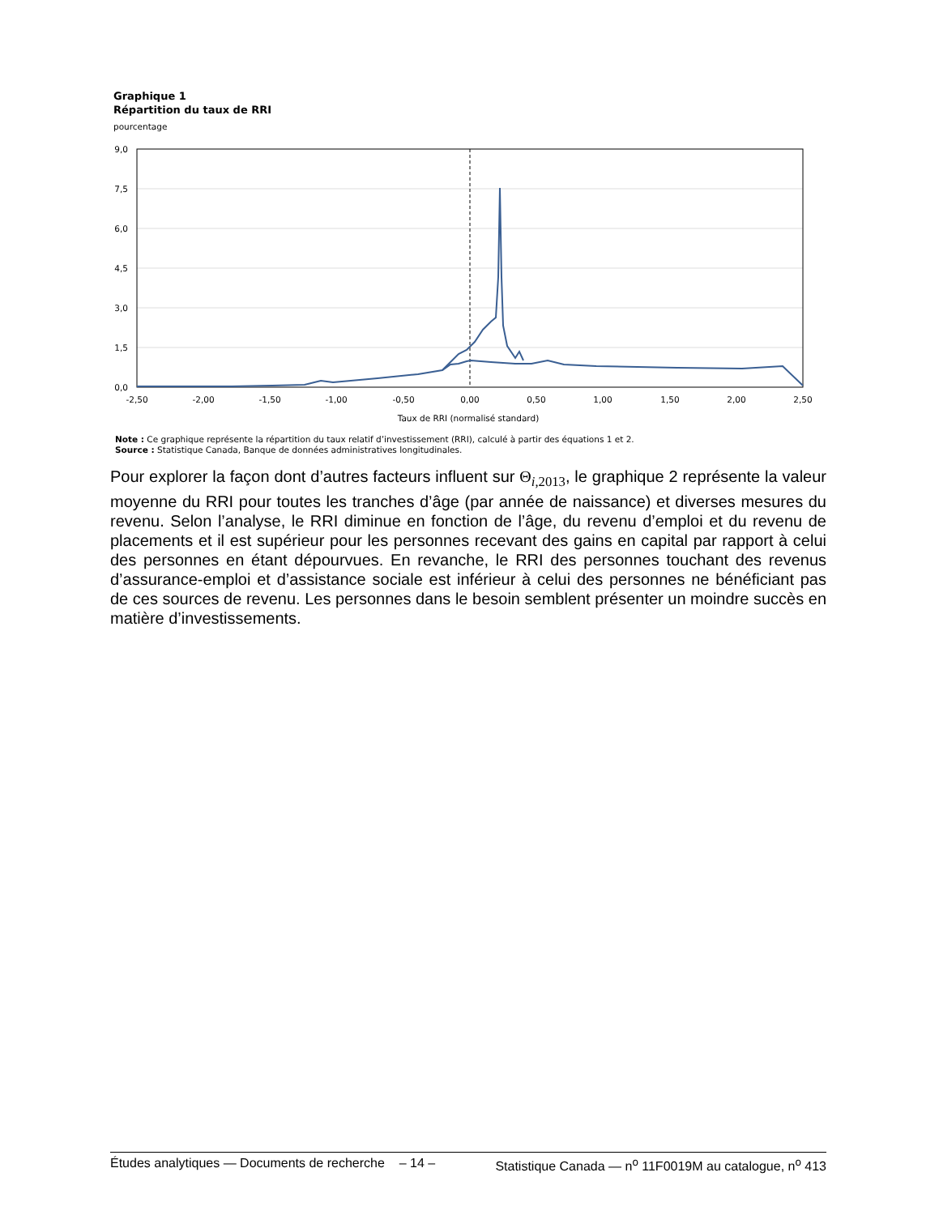Graphique 1
Répartition du taux de RRI
pourcentage
9,0
7,5
6,0
4,5
3,0
1,5
0,0
-2,50
-2,00
-1,50
-1,00
-0,50
0,00
0,50
1,00
1,50
2,00
2,50
Taux de RRI (normalisé standard)
Note : Ce graphique représente la répartition du taux relatif d’investissement (RRI), calculé à partir des équations 1 et 2.
Source : Statistique Canada, Banque de données administratives longitudinales.
Pour explorer la façon dont d’autres facteurs influent sur Θ<sub>i,2013</sub>, le graphique 2 représente la valeur moyenne du RRI pour toutes les tranches d’âge (par année de naissance) et diverses mesures du revenu. Selon l’analyse, le RRI diminue en fonction de l’âge, du revenu d’emploi et du revenu de placements et il est supérieur pour les personnes recevant des gains en capital par rapport à celui des personnes en étant dépourvues. En revanche, le RRI des personnes touchant des revenus d’assurance-emploi et d’assistance sociale est inférieur à celui des personnes ne bénéficiant pas de ces sources de revenu. Les personnes dans le besoin semblent présenter un moindre succès en matière d’investissements.
Études analytiques — Documents de recherche – 14 – Statistique Canada — n<sup>o</sup> 11F0019M au catalogue, n<sup>o</sup> 413